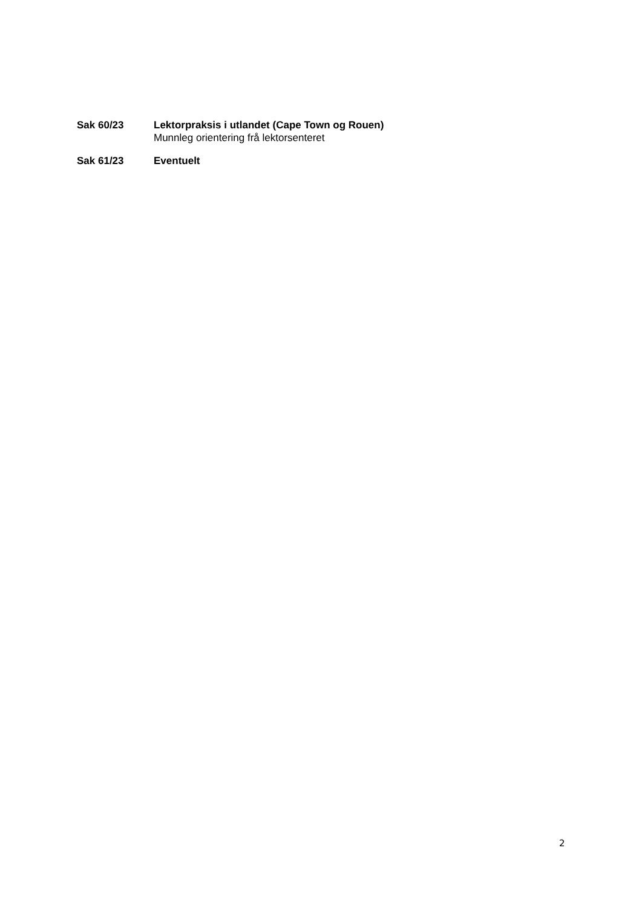Sak 60/23 Lektorpraksis i utlandet (Cape Town og Rouen)
Munnleg orientering frå lektorsenteret
Sak 61/23 Eventuelt
2